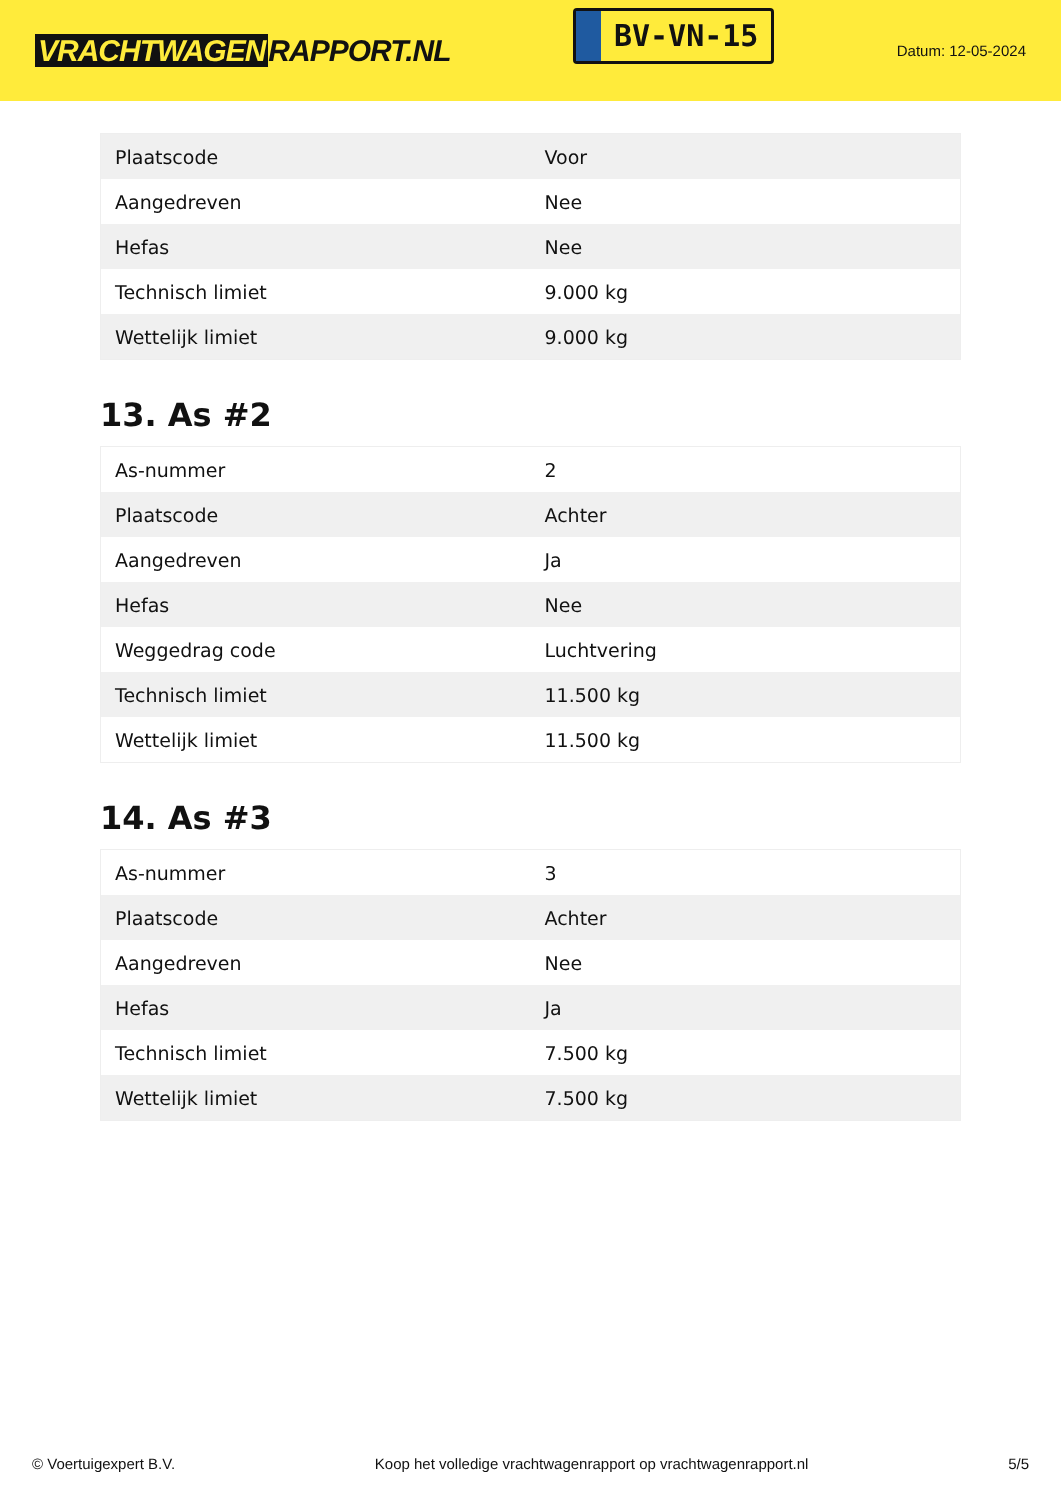VRACHTWAGEN RAPPORT.NL
BV-VN-15
Datum: 12-05-2024
| Plaatscode | Voor |
| Aangedreven | Nee |
| Hefas | Nee |
| Technisch limiet | 9.000 kg |
| Wettelijk limiet | 9.000 kg |
13. As #2
| As-nummer | 2 |
| Plaatscode | Achter |
| Aangedreven | Ja |
| Hefas | Nee |
| Weggedrag code | Luchtvering |
| Technisch limiet | 11.500 kg |
| Wettelijk limiet | 11.500 kg |
14. As #3
| As-nummer | 3 |
| Plaatscode | Achter |
| Aangedreven | Nee |
| Hefas | Ja |
| Technisch limiet | 7.500 kg |
| Wettelijk limiet | 7.500 kg |
© Voertuigexpert B.V. Koop het volledige vrachtwagenrapport op vrachtwagenrapport.nl 5/5